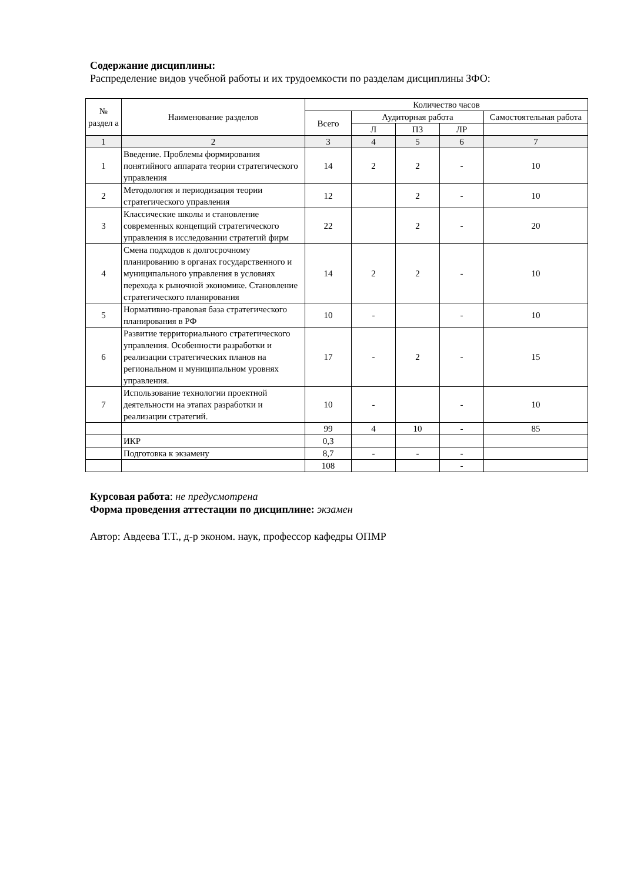Содержание дисциплины:
Распределение видов учебной работы и их трудоемкости по разделам дисциплины ЗФО:
| № раздел а | Наименование разделов | Количество часов | | | | |
| --- | --- | --- | --- | --- | --- | --- |
| | | Всего | Аудиторная работа | | | Самостоятельная работа |
| | | | Л | ПЗ | ЛР | |
| 1 | 2 | 3 | 4 | 5 | 6 | 7 |
| 1 | Введение. Проблемы формирования понятийного аппарата теории стратегического управления | 14 | 2 | 2 | - | 10 |
| 2 | Методология и периодизация теории стратегического управления | 12 | | 2 | - | 10 |
| 3 | Классические школы и становление современных концепций стратегического управления в исследовании стратегий фирм | 22 | | 2 | - | 20 |
| 4 | Смена подходов к долгосрочному планированию в органах государственного и муниципального управления в условиях перехода к рыночной экономике. Становление стратегического планирования | 14 | 2 | 2 | - | 10 |
| 5 | Нормативно-правовая база стратегического планирования в РФ | 10 | - | | - | 10 |
| 6 | Развитие территориального стратегического управления. Особенности разработки и реализации стратегических планов на региональном и муниципальном уровнях управления. | 17 | - | 2 | - | 15 |
| 7 | Использование технологии проектной деятельности на этапах разработки и реализации стратегий. | 10 | - | | - | 10 |
| | | 99 | 4 | 10 | - | 85 |
| | ИКР | 0,3 | | | | |
| | Подготовка к экзамену | 8,7 | - | - | - | |
| | | 108 | | | - | |
Курсовая работа: не предусмотрена
Форма проведения аттестации по дисциплине: экзамен
Автор: Авдеева Т.Т., д-р эконом. наук, профессор кафедры ОПМР